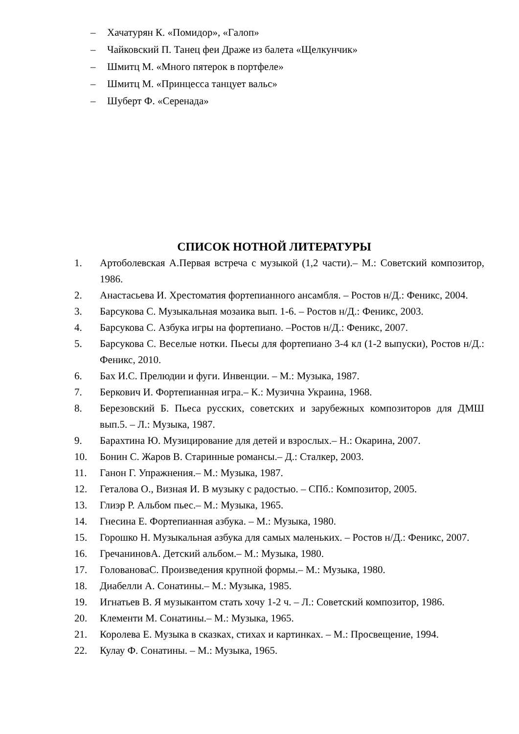– Хачатурян К. «Помидор», «Галоп»
– Чайковский П. Танец феи Драже из балета «Щелкунчик»
– Шмитц М. «Много пятерок в портфеле»
– Шмитц М. «Принцесса танцует вальс»
– Шуберт Ф. «Серенада»
СПИСОК НОТНОЙ ЛИТЕРАТУРЫ
1. Артоболевская А.Первая встреча с музыкой (1,2 части).– М.: Советский композитор, 1986.
2. Анастасьева И. Хрестоматия фортепианного ансамбля. – Ростов н/Д.: Феникс, 2004.
3. Барсукова С. Музыкальная мозаика вып. 1-6. – Ростов н/Д.: Феникс, 2003.
4. Барсукова С. Азбука игры на фортепиано. –Ростов н/Д.: Феникс, 2007.
5. Барсукова С. Веселые нотки. Пьесы для фортепиано 3-4 кл (1-2 выпуски), Ростов н/Д.: Феникс, 2010.
6. Бах И.С. Прелюдии и фуги. Инвенции. – М.: Музыка, 1987.
7. Беркович И. Фортепианная игра.– К.: Музична Украина, 1968.
8. Березовский Б. Пьеса русских, советских и зарубежных композиторов для ДМШ вып.5. – Л.: Музыка, 1987.
9. Барахтина Ю. Музицирование для детей и взрослых.– Н.: Окарина, 2007.
10. Бонин С. Жаров В. Старинные романсы.– Д.: Сталкер, 2003.
11. Ганон Г. Упражнения.– М.: Музыка, 1987.
12. Геталова О., Визная И. В музыку с радостью. – СПб.: Композитор, 2005.
13. Глиэр Р. Альбом пьес.– М.: Музыка, 1965.
14. Гнесина Е. Фортепианная азбука. – М.: Музыка, 1980.
15. Горошко Н. Музыкальная азбука для самых маленьких. – Ростов н/Д.: Феникс, 2007.
16. ГречаниновА. Детский альбом.– М.: Музыка, 1980.
17. ГоловановаС. Произведения крупной формы.– М.: Музыка, 1980.
18. Диабелли А. Сонатины.– М.: Музыка, 1985.
19. Игнатьев В. Я музыкантом стать хочу 1-2 ч. – Л.: Советский композитор, 1986.
20. Клементи М. Сонатины.– М.: Музыка, 1965.
21. Королева Е. Музыка в сказках, стихах и картинках. – М.: Просвещение, 1994.
22. Кулау Ф. Сонатины. – М.: Музыка, 1965.